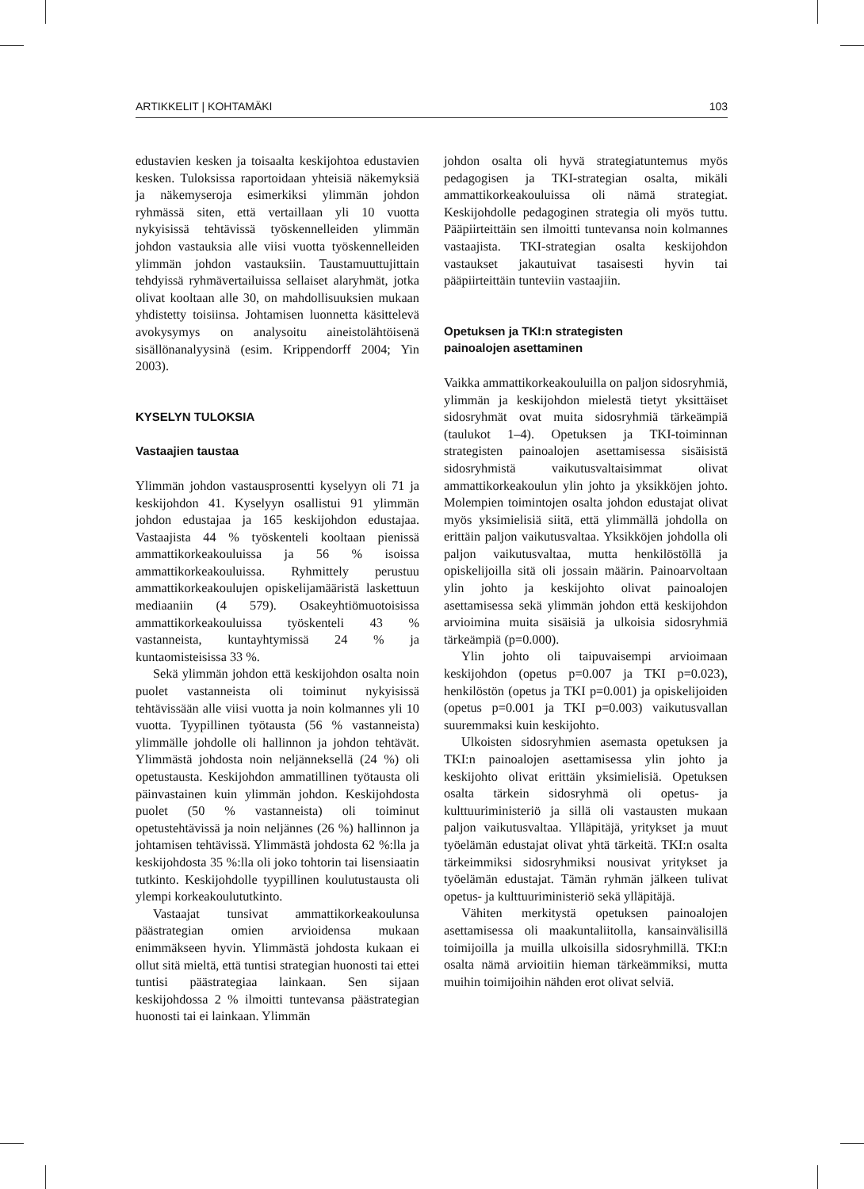ARTIKKELIT | KOHTAMÄKI 103
edustavien kesken ja toisaalta keskijohtoa edustavien kesken. Tuloksissa raportoidaan yhteisiä näkemyksiä ja näkemyseroja esimerkiksi ylimmän johdon ryhmässä siten, että vertaillaan yli 10 vuotta nykyisissä tehtävissä työskennelleiden ylimmän johdon vastauksia alle viisi vuotta työskennelleiden ylimmän johdon vastauksiin. Taustamuuttujittain tehdyissä ryhmävertailuissa sellaiset alaryhmät, jotka olivat kooltaan alle 30, on mahdollisuuksien mukaan yhdistetty toisiinsa. Johtamisen luonnetta käsittelevä avokysymys on analysoitu aineistolähtöisenä sisällönanalyysinä (esim. Krippendorff 2004; Yin 2003).
KYSELYN TULOKSIA
Vastaajien taustaa
Ylimmän johdon vastausprosentti kyselyyn oli 71 ja keskijohdon 41. Kyselyyn osallistui 91 ylimmän johdon edustajaa ja 165 keskijohdon edustajaa. Vastaajista 44 % työskenteli kooltaan pienissä ammattikorkeakouluissa ja 56 % isoissa ammattikorkeakouluissa. Ryhmittely perustuu ammattikorkeakoulujen opiskelijamääristä laskettuun mediaaniin (4 579). Osakeyhtiömuotoisissa ammattikorkeakouluissa työskenteli 43 % vastanneista, kuntayhtymissä 24 % ja kuntaomisteisissa 33 %.
Sekä ylimmän johdon että keskijohdon osalta noin puolet vastanneista oli toiminut nykyisissä tehtävissään alle viisi vuotta ja noin kolmannes yli 10 vuotta. Tyypillinen työtausta (56 % vastanneista) ylimmälle johdolle oli hallinnon ja johdon tehtävät. Ylimmästä johdosta noin neljänneksellä (24 %) oli opetustausta. Keskijohdon ammatillinen työtausta oli päinvastainen kuin ylimmän johdon. Keskijohdosta puolet (50 % vastanneista) oli toiminut opetustehtävissä ja noin neljännes (26 %) hallinnon ja johtamisen tehtävissä. Ylimmästä johdosta 62 %:lla ja keskijohdosta 35 %:lla oli joko tohtorin tai lisensiaatin tutkinto. Keskijohdolle tyypillinen koulutustausta oli ylempi korkeakoulututkinto.
Vastaajat tunsivat ammattikorkeakoulunsa päästrategian omien arvioidensa mukaan enimmäkseen hyvin. Ylimmästä johdosta kukaan ei ollut sitä mieltä, että tuntisi strategian huonosti tai ettei tuntisi päästrategiaa lainkaan. Sen sijaan keskijohdossa 2 % ilmoitti tuntevansa päästrategian huonosti tai ei lainkaan. Ylimmän
johdon osalta oli hyvä strategiatuntemus myös pedagogisen ja TKI-strategian osalta, mikäli ammattikorkeakouluissa oli nämä strategiat. Keskijohdolle pedagoginen strategia oli myös tuttu. Pääpiirteittäin sen ilmoitti tuntevansa noin kolmannes vastaajista. TKI-strategian osalta keskijohdon vastaukset jakautuivat tasaisesti hyvin tai pääpiirteittäin tunteviin vastaajiin.
Opetuksen ja TKI:n strategisten
painoalojen asettaminen
Vaikka ammattikorkeakouluilla on paljon sidosryhmiä, ylimmän ja keskijohdon mielestä tietyt yksittäiset sidosryhmät ovat muita sidosryhmiä tärkeämpiä (taulukot 1–4). Opetuksen ja TKI-toiminnan strategisten painoalojen asettamisessa sisäisistä sidosryhmistä vaikutusvaltaisimmat olivat ammattikorkeakoulun ylin johto ja yksikköjen johto. Molempien toimintojen osalta johdon edustajat olivat myös yksimielisiä siitä, että ylimmällä johdolla on erittäin paljon vaikutusvaltaa. Yksikköjen johdolla oli paljon vaikutusvaltaa, mutta henkilöstöllä ja opiskelijoilla sitä oli jossain määrin. Painoarvoltaan ylin johto ja keskijohto olivat painoalojen asettamisessa sekä ylimmän johdon että keskijohdon arvioimina muita sisäisiä ja ulkoisia sidosryhmiä tärkeämpiä (p=0.000).
Ylin johto oli taipuvaisempi arvioimaan keskijohdon (opetus p=0.007 ja TKI p=0.023), henkilöstön (opetus ja TKI p=0.001) ja opiskelijoiden (opetus p=0.001 ja TKI p=0.003) vaikutusvallan suuremmaksi kuin keskijohto.
Ulkoisten sidosryhmien asemasta opetuksen ja TKI:n painoalojen asettamisessa ylin johto ja keskijohto olivat erittäin yksimielisiä. Opetuksen osalta tärkein sidosryhmä oli opetus- ja kulttuuriministeriö ja sillä oli vastausten mukaan paljon vaikutusvaltaa. Ylläpitäjä, yritykset ja muut työelämän edustajat olivat yhtä tärkeitä. TKI:n osalta tärkeimmiksi sidosryhmiksi nousivat yritykset ja työelämän edustajat. Tämän ryhmän jälkeen tulivat opetus- ja kulttuuriministeriö sekä ylläpitäjä.
Vähiten merkitystä opetuksen painoalojen asettamisessa oli maakuntaliitolla, kansainvälisillä toimijoilla ja muilla ulkoisilla sidosryhmillä. TKI:n osalta nämä arvioitiin hieman tärkeämmiksi, mutta muihin toimijoihin nähden erot olivat selviä.